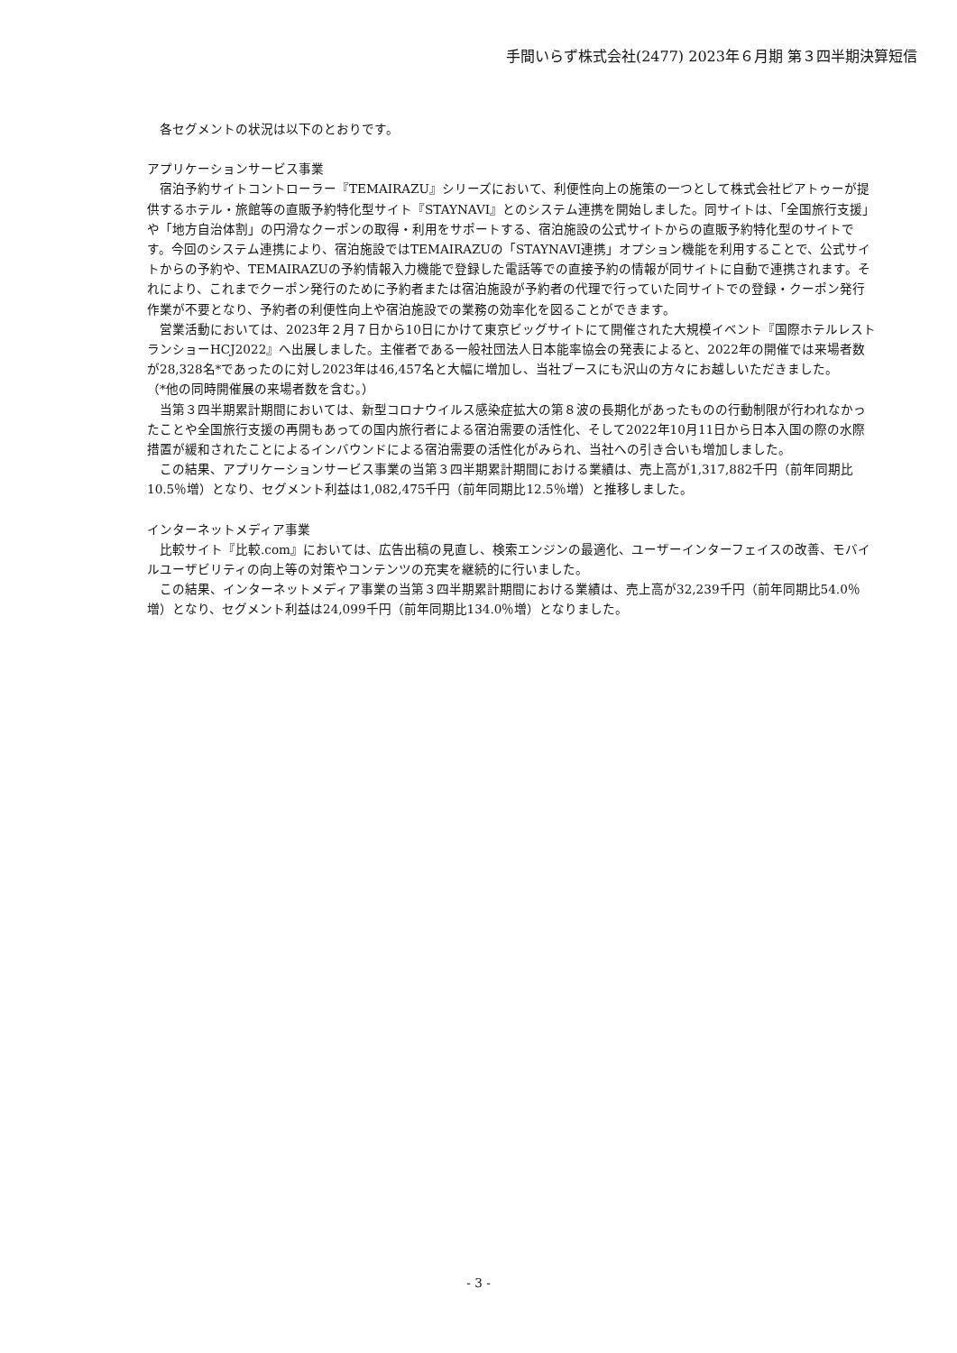手間いらず株式会社(2477) 2023年６月期 第３四半期決算短信
　各セグメントの状況は以下のとおりです。
アプリケーションサービス事業
　宿泊予約サイトコントローラー『TEMAIRAZU』シリーズにおいて、利便性向上の施策の一つとして株式会社ピアトゥーが提供するホテル・旅館等の直販予約特化型サイト『STAYNAVI』とのシステム連携を開始しました。同サイトは、「全国旅行支援」や「地方自治体割」の円滑なクーポンの取得・利用をサポートする、宿泊施設の公式サイトからの直販予約特化型のサイトです。今回のシステム連携により、宿泊施設ではTEMAIRAZUの「STAYNAVI連携」オプション機能を利用することで、公式サイトからの予約や、TEMAIRAZUの予約情報入力機能で登録した電話等での直接予約の情報が同サイトに自動で連携されます。それにより、これまでクーポン発行のために予約者または宿泊施設が予約者の代理で行っていた同サイトでの登録・クーポン発行作業が不要となり、予約者の利便性向上や宿泊施設での業務の効率化を図ることができます。
　営業活動においては、2023年２月７日から10日にかけて東京ビッグサイトにて開催された大規模イベント『国際ホテルレストランショーHCJ2022』へ出展しました。主催者である一般社団法人日本能率協会の発表によると、2022年の開催では来場者数が28,328名*であったのに対し2023年は46,457名と大幅に増加し、当社ブースにも沢山の方々にお越しいただきました。
（*他の同時開催展の来場者数を含む。）
　当第３四半期累計期間においては、新型コロナウイルス感染症拡大の第８波の長期化があったものの行動制限が行われなかったことや全国旅行支援の再開もあっての国内旅行者による宿泊需要の活性化、そして2022年10月11日から日本入国の際の水際措置が緩和されたことによるインバウンドによる宿泊需要の活性化がみられ、当社への引き合いも増加しました。
　この結果、アプリケーションサービス事業の当第３四半期累計期間における業績は、売上高が1,317,882千円（前年同期比10.5％増）となり、セグメント利益は1,082,475千円（前年同期比12.5％増）と推移しました。
インターネットメディア事業
　比較サイト『比較.com』においては、広告出稿の見直し、検索エンジンの最適化、ユーザーインターフェイスの改善、モバイルユーザビリティの向上等の対策やコンテンツの充実を継続的に行いました。
　この結果、インターネットメディア事業の当第３四半期累計期間における業績は、売上高が32,239千円（前年同期比54.0％増）となり、セグメント利益は24,099千円（前年同期比134.0％増）となりました。
- 3 -